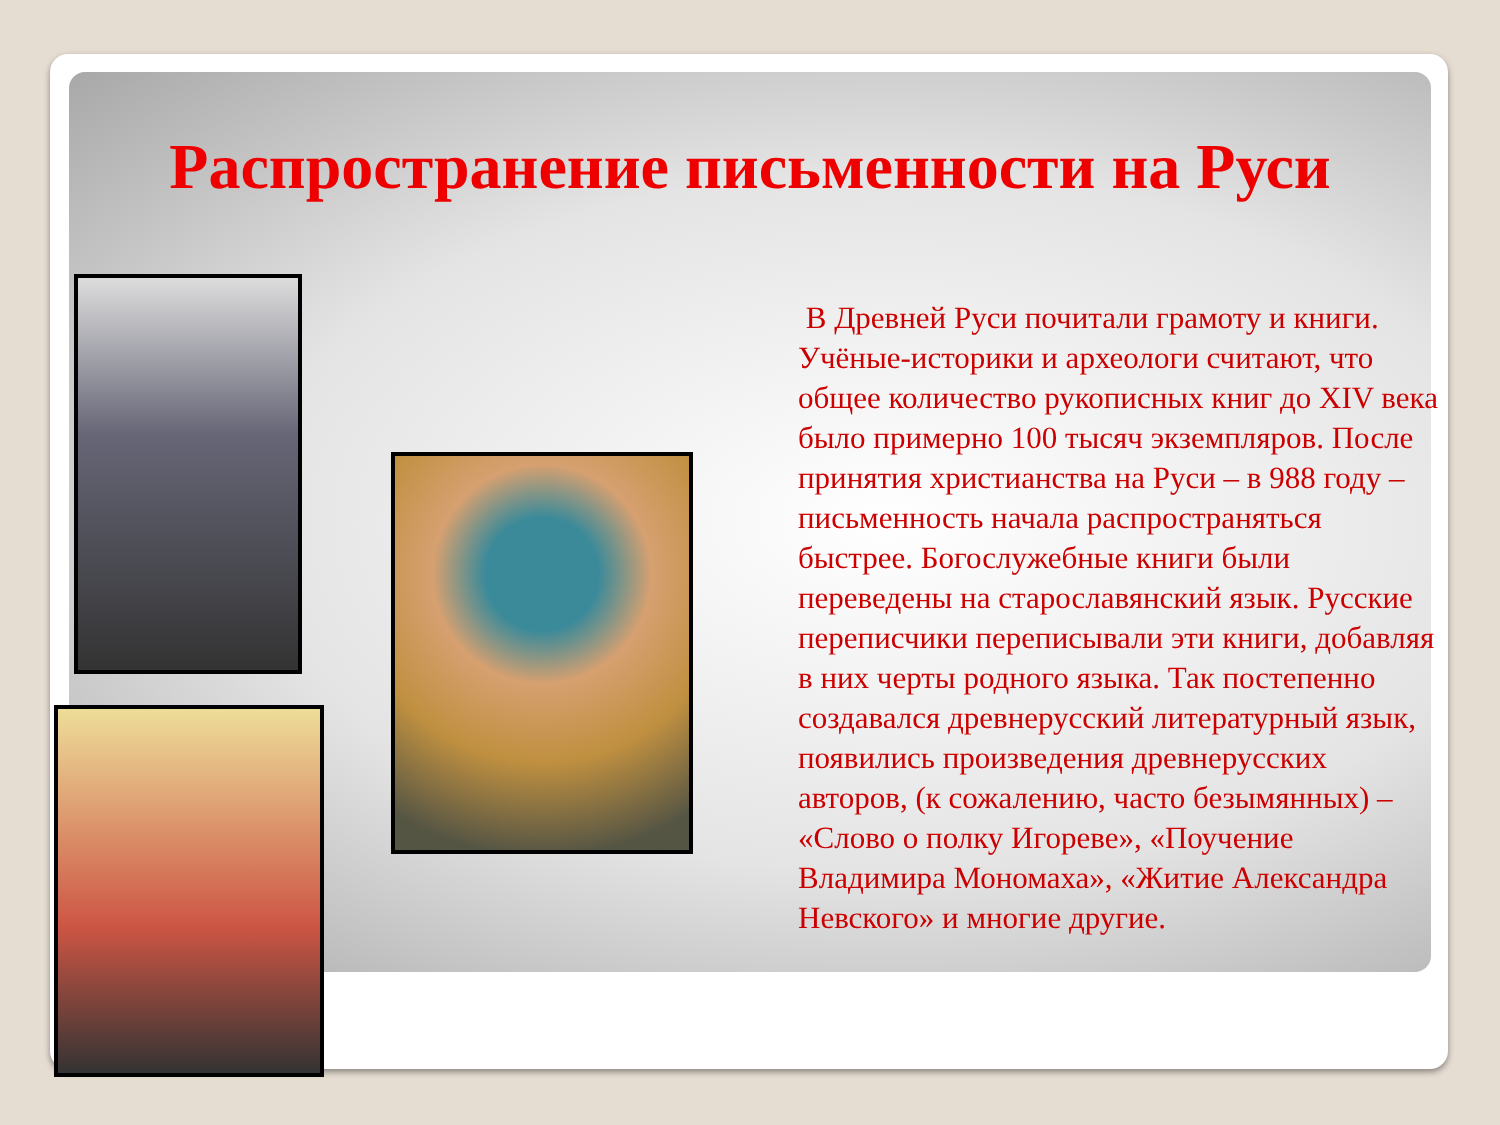Распространение письменности на Руси
В Древней Руси почитали грамоту и книги. Учёные-историки и археологи считают, что общее количество рукописных книг до XIV века было примерно 100 тысяч экземпляров. После принятия христианства на Руси – в 988 году – письменность начала распространяться быстрее. Богослужебные книги были переведены на старославянский язык. Русские переписчики переписывали эти книги, добавляя в них черты родного языка. Так постепенно создавался древнерусский литературный язык, появились произведения древнерусских авторов, (к сожалению, часто безымянных) – «Слово о полку Игореве», «Поучение Владимира Мономаха», «Житие Александра Невского» и многие другие.